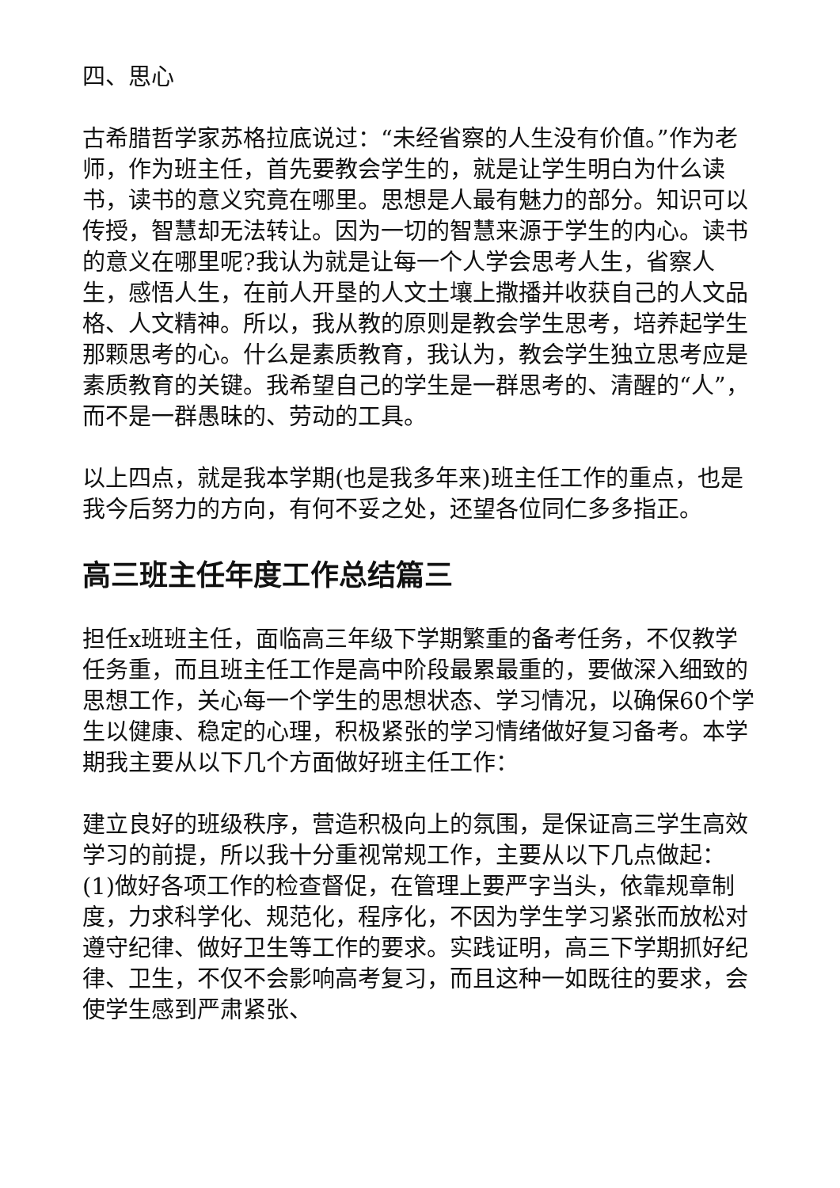四、思心
古希腊哲学家苏格拉底说过：“未经省察的人生没有价值。”作为老师，作为班主任，首先要教会学生的，就是让学生明白为什么读书，读书的意义究竟在哪里。思想是人最有魅力的部分。知识可以传授，智慧却无法转让。因为一切的智慧来源于学生的内心。读书的意义在哪里呢?我认为就是让每一个人学会思考人生，省察人生，感悟人生，在前人开垦的人文土壤上撒播并收获自己的人文品格、人文精神。所以，我从教的原则是教会学生思考，培养起学生那颗思考的心。什么是素质教育，我认为，教会学生独立思考应是素质教育的关键。我希望自己的学生是一群思考的、清醒的“人”，而不是一群愚昧的、劳动的工具。
以上四点，就是我本学期(也是我多年来)班主任工作的重点，也是我今后努力的方向，有何不妥之处，还望各位同仁多多指正。
高三班主任年度工作总结篇三
担任x班班主任，面临高三年级下学期繁重的备考任务，不仅教学任务重，而且班主任工作是高中阶段最累最重的，要做深入细致的思想工作，关心每一个学生的思想状态、学习情况，以确保60个学生以健康、稳定的心理，积极紧张的学习情绪做好复习备考。本学期我主要从以下几个方面做好班主任工作：
建立良好的班级秩序，营造积极向上的氛围，是保证高三学生高效学习的前提，所以我十分重视常规工作，主要从以下几点做起：(1)做好各项工作的检查督促，在管理上要严字当头，依靠规章制度，力求科学化、规范化，程序化，不因为学生学习紧张而放松对遵守纪律、做好卫生等工作的要求。实践证明，高三下学期抓好纪律、卫生，不仅不会影响高考复习，而且这种一如既往的要求，会使学生感到严肃紧张、